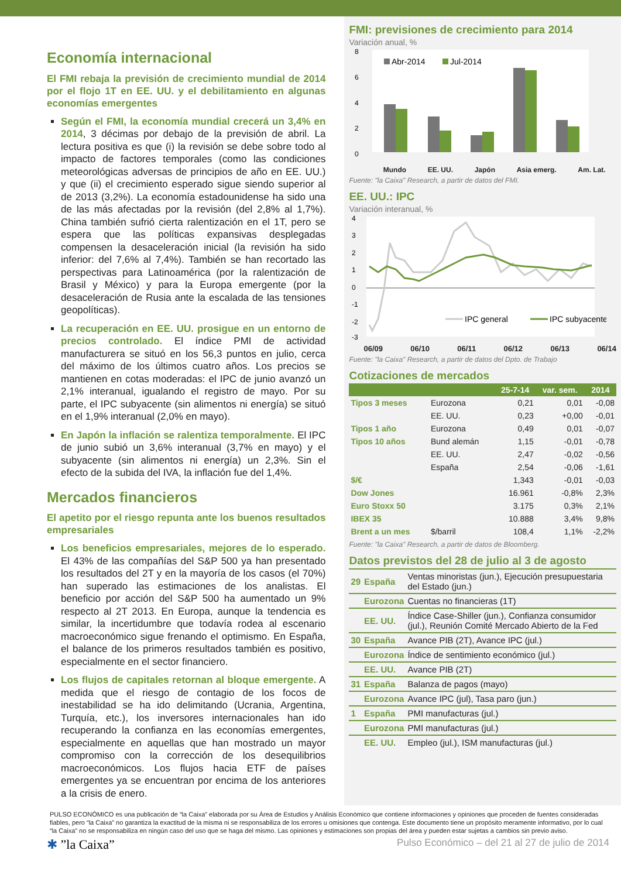Economía internacional
El FMI rebaja la previsión de crecimiento mundial de 2014 por el flojo 1T en EE. UU. y el debilitamiento en algunas economías emergentes
Según el FMI, la economía mundial crecerá un 3,4% en 2014, 3 décimas por debajo de la previsión de abril. La lectura positiva es que (i) la revisión se debe sobre todo al impacto de factores temporales (como las condiciones meteorológicas adversas de principios de año en EE. UU.) y que (ii) el crecimiento esperado sigue siendo superior al de 2013 (3,2%). La economía estadounidense ha sido una de las más afectadas por la revisión (del 2,8% al 1,7%). China también sufrió cierta ralentización en el 1T, pero se espera que las políticas expansivas desplegadas compensen la desaceleración inicial (la revisión ha sido inferior: del 7,6% al 7,4%). También se han recortado las perspectivas para Latinoamérica (por la ralentización de Brasil y México) y para la Europa emergente (por la desaceleración de Rusia ante la escalada de las tensiones geopolíticas).
La recuperación en EE. UU. prosigue en un entorno de precios controlado. El índice PMI de actividad manufacturera se situó en los 56,3 puntos en julio, cerca del máximo de los últimos cuatro años. Los precios se mantienen en cotas moderadas: el IPC de junio avanzó un 2,1% interanual, igualando el registro de mayo. Por su parte, el IPC subyacente (sin alimentos ni energía) se situó en el 1,9% interanual (2,0% en mayo).
En Japón la inflación se ralentiza temporalmente. El IPC de junio subió un 3,6% interanual (3,7% en mayo) y el subyacente (sin alimentos ni energía) un 2,3%. Sin el efecto de la subida del IVA, la inflación fue del 1,4%.
Mercados financieros
El apetito por el riesgo repunta ante los buenos resultados empresariales
Los beneficios empresariales, mejores de lo esperado. El 43% de las compañías del S&P 500 ya han presentado los resultados del 2T y en la mayoría de los casos (el 70%) han superado las estimaciones de los analistas. El beneficio por acción del S&P 500 ha aumentado un 9% respecto al 2T 2013. En Europa, aunque la tendencia es similar, la incertidumbre que todavía rodea al escenario macroeconómico sigue frenando el optimismo. En España, el balance de los primeros resultados también es positivo, especialmente en el sector financiero.
Los flujos de capitales retornan al bloque emergente. A medida que el riesgo de contagio de los focos de inestabilidad se ha ido delimitando (Ucrania, Argentina, Turquía, etc.), los inversores internacionales han ido recuperando la confianza en las economías emergentes, especialmente en aquellas que han mostrado un mayor compromiso con la corrección de los desequilibrios macroeconómicos. Los flujos hacia ETF de países emergentes ya se encuentran por encima de los anteriores a la crisis de enero.
FMI: previsiones de crecimiento para 2014
Variación anual, %
8
6
4
2
0
Abr-2014
Jul-2014
Mundo EE. UU. Japón Asia emerg. Am. Lat.
Fuente: "la Caixa" Research, a partir de datos del FMI.
EE. UU.: IPC
Variación interanual, %
4
3
2
1
0
-1
-2
-3
IPC general
IPC subyacente
06/09 06/10 06/11 06/12 06/13 06/14
Fuente: "la Caixa" Research, a partir de datos del Dpto. de Trabajo
Cotizaciones de mercados
| | | 25-7-14 | var. sem. | 2014 |
| --- | --- | --- | --- | --- |
| Tipos 3 meses | Eurozona | 0,21 | 0,01 | -0,08 |
| | EE. UU. | 0,23 | +0,00 | -0,01 |
| Tipos 1 año | Eurozona | 0,49 | 0,01 | -0,07 |
| Tipos 10 años | Bund alemán | 1,15 | -0,01 | -0,78 |
| | EE. UU. | 2,47 | -0,02 | -0,56 |
| | España | 2,54 | -0,06 | -1,61 |
| $/€ | | 1,343 | -0,01 | -0,03 |
| Dow Jones | | 16.961 | -0,8% | 2,3% |
| Euro Stoxx 50 | | 3.175 | 0,3% | 2,1% |
| IBEX 35 | | 10.888 | 3,4% | 9,8% |
| Brent a un mes | $/barril | 108,4 | 1,1% | -2,2% |
Fuente: "la Caixa" Research, a partir de datos de Bloomberg.
Datos previstos del 28 de julio al 3 de agosto
| 29 | España | Ventas minoristas (jun.), Ejecución presupuestaria del Estado (jun.) |
| | Eurozona | Cuentas no financieras (1T) |
| | EE. UU. | Índice Case-Shiller (jun.), Confianza consumidor (jul.), Reunión Comité Mercado Abierto de la Fed |
| 30 | España | Avance PIB (2T), Avance IPC (jul.) |
| | Eurozona | Índice de sentimiento económico (jul.) |
| | EE. UU. | Avance PIB (2T) |
| 31 | España | Balanza de pagos (mayo) |
| | Eurozona | Avance IPC (jul), Tasa paro (jun.) |
| 1 | España | PMI manufacturas (jul.) |
| | Eurozona | PMI manufacturas (jul.) |
| | EE. UU. | Empleo (jul.), ISM manufacturas (jul.) |
PULSO ECONÓMICO es una publicación de “la Caixa” elaborada por su Área de Estudios y Análisis Económico que contiene informaciones y opiniones que proceden de fuentes consideradas fiables, pero “la Caixa” no garantiza la exactitud de la misma ni se responsabiliza de los errores u omisiones que contenga. Este documento tiene un propósito meramente informativo, por lo cual “la Caixa” no se responsabiliza en ningún caso del uso que se haga del mismo. Las opiniones y estimaciones son propias del área y pueden estar sujetas a cambios sin previo aviso.
✱ ”la Caixa” Pulso Económico – del 21 al 27 de julio de 2014